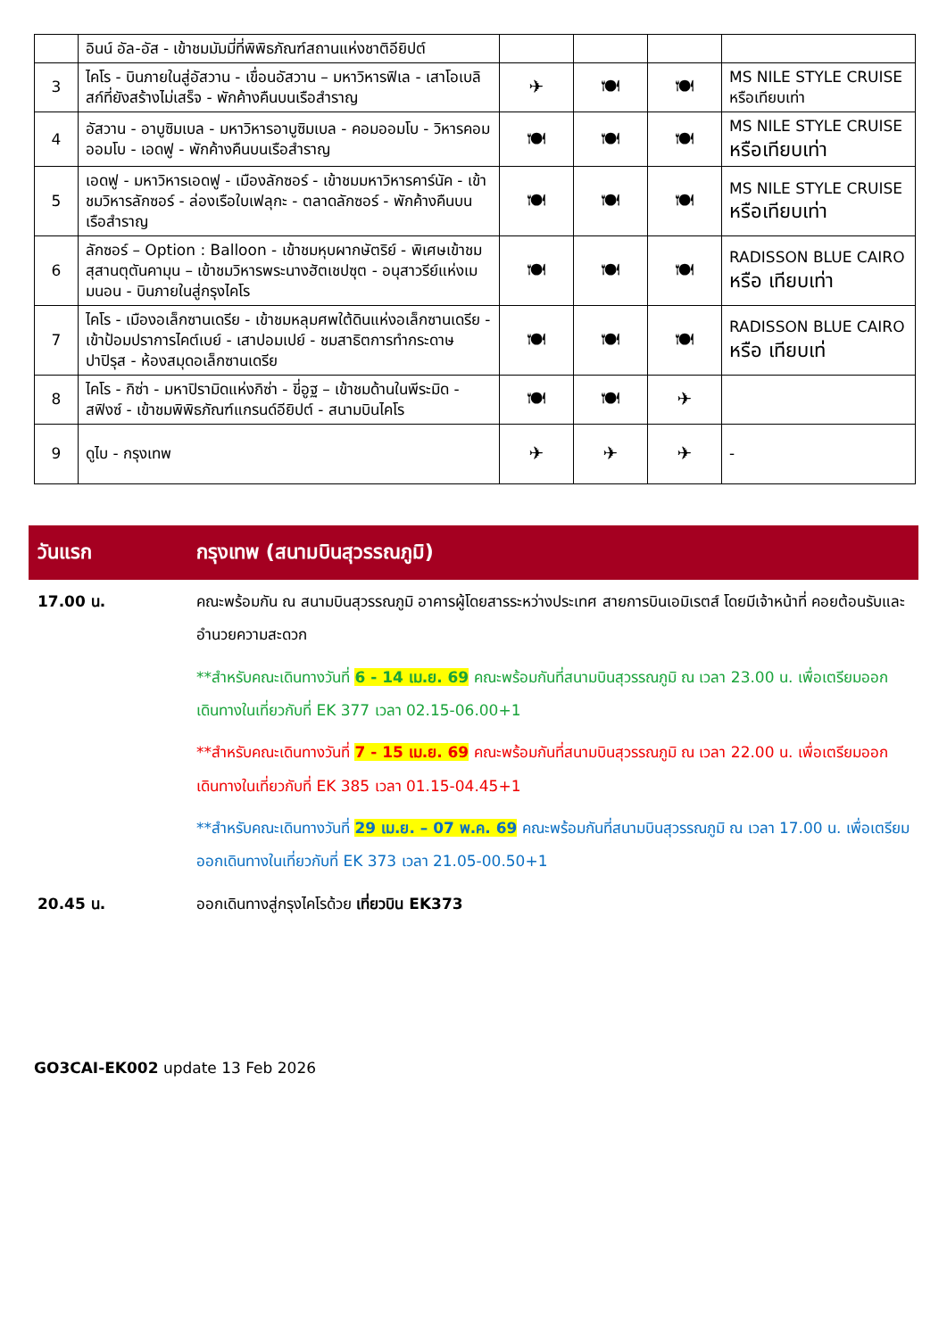| | อินน์ อัล-อัส - เข้าชมมัมมี่ที่พิพิธภัณฑ์สถานแห่งชาติอียิปต์ | | | | |
| 3 | ไคโร - บินภายในสู่อัสวาน - เขื่อนอัสวาน – มหาวิหารฟิเล - เสาโอเบลิสก์ที่ยังสร้างไม่เสร็จ - พักค้างคืนบนเรือสำราญ | ✈ | 🍽 | 🍽 | MS NILE STYLE CRUISE หรือเทียบเท่า |
| 4 | อัสวาน - อาบูซิมเบล - มหาวิหารอาบูซิมเบล - คอมออมโบ - วิหารคอมออมโบ - เอดฟู - พักค้างคืนบนเรือสำราญ | 🍽 | 🍽 | 🍽 | MS NILE STYLE CRUISE หรือเทียบเท่า |
| 5 | เอดฟู - มหาวิหารเอดฟู - เมืองลักซอร์ - เข้าชมมหาวิหารคาร์นัค - เข้าชมวิหารลักซอร์ - ล่องเรือใบเฟลุกะ - ตลาดลักซอร์ - พักค้างคืนบนเรือสำราญ | 🍽 | 🍽 | 🍽 | MS NILE STYLE CRUISE หรือเทียบเท่า |
| 6 | ลักซอร์ – Option : Balloon - เข้าชมหุบผากษัตริย์ - พิเศษเข้าชมสุสานตุตันคามุน – เข้าชมวิหารพระนางฮัตเชปซุต - อนุสาวรีย์แห่งเมมนอน - บินภายในสู่กรุงไคโร | 🍽 | 🍽 | 🍽 | RADISSON BLUE CAIRO หรือ เทียบเท่า |
| 7 | ไคโร - เมืองอเล็กซานเดรีย - เข้าชมหลุมศพใต้ดินแห่งอเล็กซานเดรีย - เข้าป้อมปราการไคต์เบย์ - เสาปอมเปย์ - ชมสาธิตการทำกระดาษปาปิรุส - ห้องสมุดอเล็กซานเดรีย | 🍽 | 🍽 | 🍽 | RADISSON BLUE CAIRO หรือ เทียบเท่ |
| 8 | ไคโร - กิซ่า - มหาปิรามิดแห่งกิซ่า - ขี่อูฐ – เข้าชมด้านในพีระมิด - สฟิงซ์ - เข้าชมพิพิธภัณฑ์แกรนด์อียิปต์ - สนามบินไคโร | 🍽 | 🍽 | ✈ | |
| 9 | ดูไบ - กรุงเทพ | ✈ | ✈ | ✈ | - |
วันแรก กรุงเทพ (สนามบินสุวรรณภูมิ)
17.00 น. คณะพร้อมกัน ณ สนามบินสุวรรณภูมิ อาคารผู้โดยสารระหว่างประเทศ สายการบินเอมิเรตส์ โดยมีเจ้าหน้าที่ คอยต้อนรับและอำนวยความสะดวก
**สำหรับคณะเดินทางวันที่ 6 - 14 เม.ย. 69 คณะพร้อมกันที่สนามบินสุวรรณภูมิ ณ เวลา 23.00 น. เพื่อเตรียมออกเดินทางในเที่ยวกับที่ EK 377 เวลา 02.15-06.00+1
**สำหรับคณะเดินทางวันที่ 7 - 15 เม.ย. 69 คณะพร้อมกันที่สนามบินสุวรรณภูมิ ณ เวลา 22.00 น. เพื่อเตรียมออกเดินทางในเที่ยวกับที่ EK 385 เวลา 01.15-04.45+1
**สำหรับคณะเดินทางวันที่ 29 เม.ย. – 07 พ.ค. 69 คณะพร้อมกันที่สนามบินสุวรรณภูมิ ณ เวลา 17.00 น. เพื่อเตรียมออกเดินทางในเที่ยวกับที่ EK 373 เวลา 21.05-00.50+1
20.45 น. ออกเดินทางสู่กรุงไคโรด้วย เที่ยวบิน EK373
GO3CAI-EK002 update 13 Feb 2026